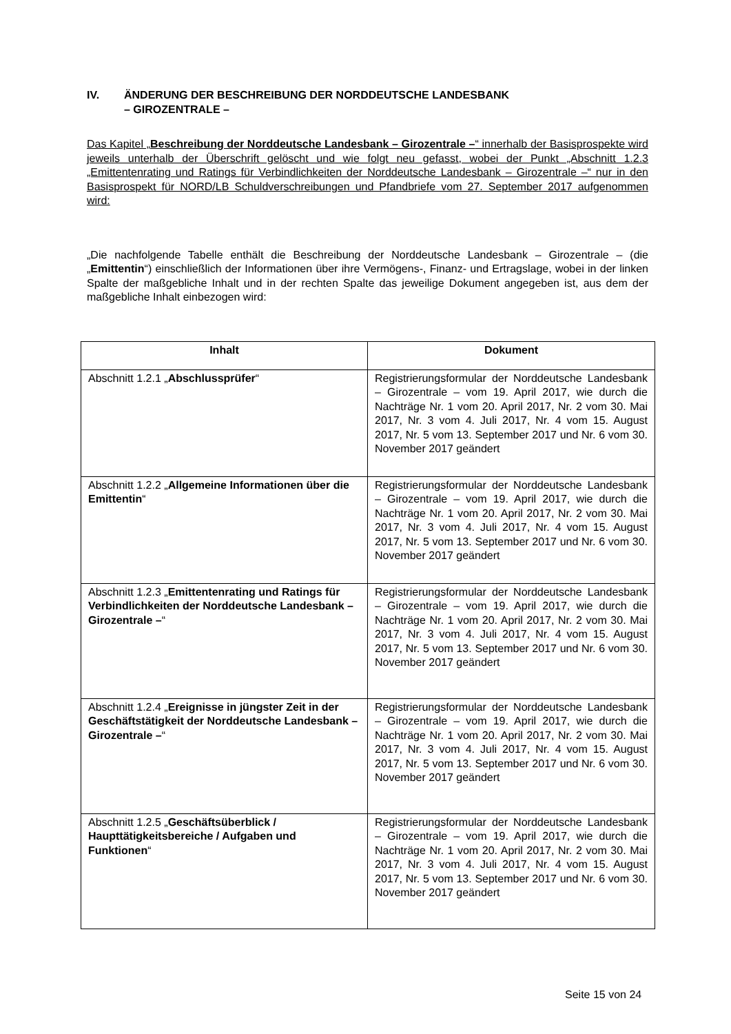IV. ÄNDERUNG DER BESCHREIBUNG DER NORDDEUTSCHE LANDESBANK
– GIROZENTRALE –
Das Kapitel „Beschreibung der Norddeutsche Landesbank – Girozentrale –“ innerhalb der Basisprospekte wird jeweils unterhalb der Überschrift gelöscht und wie folgt neu gefasst, wobei der Punkt „Abschnitt 1.2.3 „Emittentenrating und Ratings für Verbindlichkeiten der Norddeutsche Landesbank – Girozentrale –“ nur in den Basisprospekt für NORD/LB Schuldverschreibungen und Pfandbriefe vom 27. September 2017 aufgenommen wird:
„Die nachfolgende Tabelle enthält die Beschreibung der Norddeutsche Landesbank – Girozentrale – (die „Emittentin“) einschließlich der Informationen über ihre Vermögens-, Finanz- und Ertragslage, wobei in der linken Spalte der maßgebliche Inhalt und in der rechten Spalte das jeweilige Dokument angegeben ist, aus dem der maßgebliche Inhalt einbezogen wird:
| Inhalt | Dokument |
| --- | --- |
| Abschnitt 1.2.1 „ Abschlussprüfer “ | Registrierungsformular der Norddeutsche Landesbank – Girozentrale – vom 19. April 2017, wie durch die Nachträge Nr. 1 vom 20. April 2017, Nr. 2 vom 30. Mai 2017, Nr. 3 vom 4. Juli 2017, Nr. 4 vom 15. August 2017, Nr. 5 vom 13. September 2017 und Nr. 6 vom 30. November 2017 geändert |
| Abschnitt 1.2.2 „ Allgemeine Informationen über die Emittentin “ | Registrierungsformular der Norddeutsche Landesbank – Girozentrale – vom 19. April 2017, wie durch die Nachträge Nr. 1 vom 20. April 2017, Nr. 2 vom 30. Mai 2017, Nr. 3 vom 4. Juli 2017, Nr. 4 vom 15. August 2017, Nr. 5 vom 13. September 2017 und Nr. 6 vom 30. November 2017 geändert |
| Abschnitt 1.2.3 „ Emittentenrating und Ratings für Verbindlichkeiten der Norddeutsche Landesbank – Girozentrale – “ | Registrierungsformular der Norddeutsche Landesbank – Girozentrale – vom 19. April 2017, wie durch die Nachträge Nr. 1 vom 20. April 2017, Nr. 2 vom 30. Mai 2017, Nr. 3 vom 4. Juli 2017, Nr. 4 vom 15. August 2017, Nr. 5 vom 13. September 2017 und Nr. 6 vom 30. November 2017 geändert |
| Abschnitt 1.2.4 „ Ereignisse in jüngster Zeit in der Geschäftstätigkeit der Norddeutsche Landesbank – Girozentrale – “ | Registrierungsformular der Norddeutsche Landesbank – Girozentrale – vom 19. April 2017, wie durch die Nachträge Nr. 1 vom 20. April 2017, Nr. 2 vom 30. Mai 2017, Nr. 3 vom 4. Juli 2017, Nr. 4 vom 15. August 2017, Nr. 5 vom 13. September 2017 und Nr. 6 vom 30. November 2017 geändert |
| Abschnitt 1.2.5 „ Geschäftsüberblick / Haupttätigkeitsbereiche / Aufgaben und Funktionen “ | Registrierungsformular der Norddeutsche Landesbank – Girozentrale – vom 19. April 2017, wie durch die Nachträge Nr. 1 vom 20. April 2017, Nr. 2 vom 30. Mai 2017, Nr. 3 vom 4. Juli 2017, Nr. 4 vom 15. August 2017, Nr. 5 vom 13. September 2017 und Nr. 6 vom 30. November 2017 geändert |
Seite 15 von 24